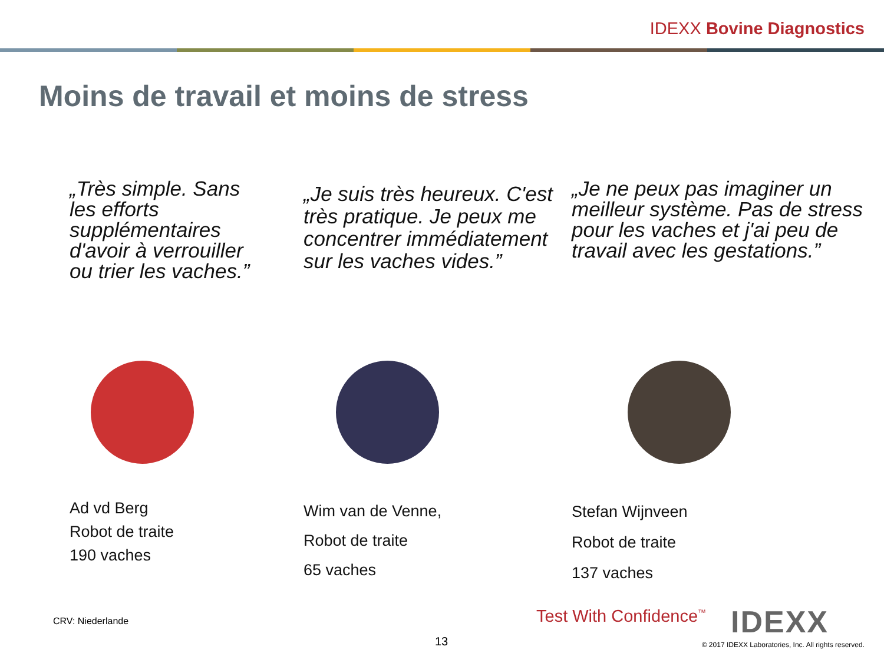IDEXX Bovine Diagnostics
Moins de travail et moins de stress
„Très simple. Sans les efforts supplémentaires d'avoir à verrouiller ou trier les vaches.”
Ad vd Berg
Robot de traite
190 vaches
„Je suis très heureux. C'est très pratique. Je peux me concentrer immédiatement sur les vaches vides.”
Wim van de Venne,
Robot de traite
65 vaches
„Je ne peux pas imaginer un meilleur système. Pas de stress pour les vaches et j'ai peu de travail avec les gestations.”
Stefan Wijnveen
Robot de traite
137 vaches
CRV: Niederlande Test With Confidence<sup>™</sup> IDEXX
13
© 2017 IDEXX Laboratories, Inc. All rights reserved.